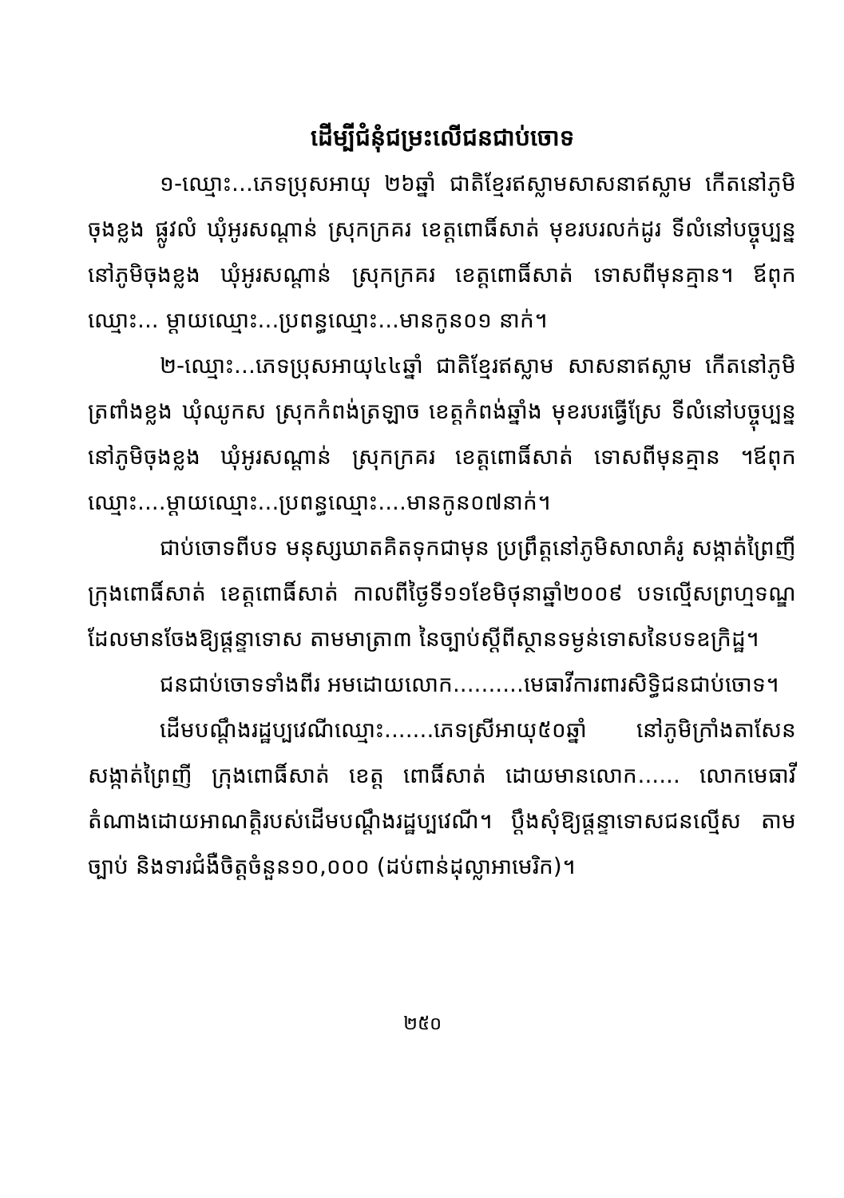ដើម្បីជំនុំជម្រះលើជនជាប់ចោទ
១-ឈ្មោះ...ភេទប្រុសអាយុ ២៦ឆ្នាំ ជាតិខ្មែរឥស្លាមសាសនាឥស្លាម កើតនៅភូមិចុងខ្លង ផ្លូវលំ ឃុំអូរសណ្ដាន់ ស្រុកក្រគរ ខេត្តពោធិ៍សាត់ មុខរបរលក់ដូរ ទីលំនៅបច្ចុប្បន្ននៅភូមិចុងខ្លង ឃុំអូរសណ្ដាន់ ស្រុកក្រគរ ខេត្តពោធិ៍សាត់ ទោសពីមុនគ្មាន។ ឪពុកឈ្មោះ... ម្ដាយឈ្មោះ...ប្រពន្ធឈ្មោះ...មានកូន០១ នាក់។
២-ឈ្មោះ...ភេទប្រុសអាយុ៤៤ឆ្នាំ ជាតិខ្មែរឥស្លាម សាសនាឥស្លាម កើតនៅភូមិត្រពាំងខ្លង ឃុំឈូកស ស្រុកកំពង់ត្រឡាច ខេត្តកំពង់ឆ្នាំង មុខរបរធ្វើស្រែ ទីលំនៅបច្ចុប្បន្ននៅភូមិចុងខ្លង ឃុំអូរសណ្ដាន់ ស្រុកក្រគរ ខេត្តពោធិ៍សាត់ ទោសពីមុនគ្មាន ។ឪពុកឈ្មោះ....ម្ដាយឈ្មោះ...ប្រពន្ធឈ្មោះ....មានកូន០៧នាក់។
ជាប់ចោទពីបទ មនុស្សឃាតគិតទុកជាមុន ប្រព្រឹត្តនៅភូមិសាលាគំរូ សង្កាត់ព្រៃញី ក្រុងពោធិ៍សាត់ ខេត្តពោធិ៍សាត់ កាលពីថ្ងៃទី១១ខែមិថុនាឆ្នាំ២០០៩ បទល្មើសព្រហ្មទណ្ឌដែលមានចែងឱ្យផ្ដន្ទាទោស តាមមាត្រា៣ នៃច្បាប់ស្ដីពីស្ថានទម្ងន់ទោសនៃបទឧក្រិដ្ឋ។
ជនជាប់ចោទទាំងពីរ អមដោយលោក..........មេធាវីការពារសិទ្ធិជនជាប់ចោទ។
ដើមបណ្ដឹងរដ្ឋប្បវេណីឈ្មោះ.......ភេទស្រីអាយុ៥០ឆ្នាំ នៅភូមិក្រាំងតាសែន សង្កាត់ព្រៃញី ក្រុងពោធិ៍សាត់ ខេត្ត ពោធិ៍សាត់ ដោយមានលោក...... លោកមេធាវីតំណាងដោយអាណត្តិរបស់ដើមបណ្ដឹងរដ្ឋប្បវេណី។ ប្ដឹងសុំឱ្យផ្ដន្ទាទោសជនល្មើស តាមច្បាប់ និងទារជំងឺចិត្តចំនួន១០,០០០ (ដប់ពាន់ដុល្លាអាមេរិក)។
២៥០